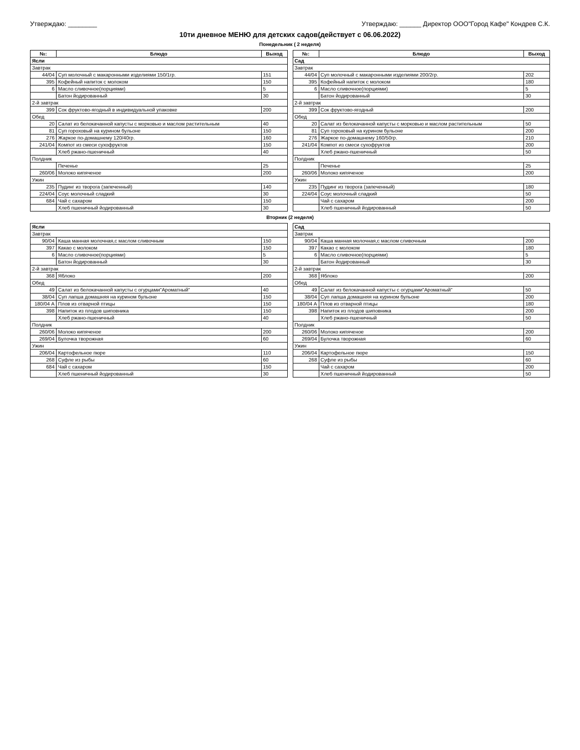Утверждаю: ________ Утверждаю: ______ Директор ООО"Город Кафе" Кондрев С.К.
10ти дневное МЕНЮ для детских садов(действует с 06.06.2022)
Понедельник ( 2 неделя)
| №: | Блюдо | Выход |
| --- | --- | --- |
| Ясли | | |
| Завтрак | | |
| 44/04 | Суп молочный с макаронными изделиями 150/1гр. | 151 |
| 395 | Кофейный напиток с молоком | 150 |
| 6 | Масло сливочное(порциями) | 5 |
| | Батон йодированный | 30 |
| 2-й завтрак | | |
| 399 | Сок фруктово-ягодный в индивидуальной упаковке | 200 |
| Обед | | |
| 20 | Салат из белокачанной капусты с морковью и маслом растительным | 40 |
| 81 | Суп гороховый на курином бульоне | 150 |
| 276 | Жаркое по-домашнему 120/40гр. | 160 |
| 241/04 | Компот из смеси сухофруктов | 150 |
| | Хлеб ржано-пшеничный | 40 |
| Полдник | | |
| | Печенье | 25 |
| 260/06 | Молоко кипяченое | 200 |
| Ужин | | |
| 235 | Пудинг из творога (запеченный) | 140 |
| 224/04 | Соус молочный сладкий | 30 |
| 684 | Чай с сахаром | 150 |
| | Хлеб пшеничный йодированный | 30 |
| №: | Блюдо | Выход |
| --- | --- | --- |
| Сад | | |
| Завтрак | | |
| 44/04 | Суп молочный с макаронными изделиями 200/2гр. | 202 |
| 395 | Кофейный напиток с молоком | 180 |
| 6 | Масло сливочное(порциями) | 5 |
| | Батон йодированный | 30 |
| 2-й завтрак | | |
| 399 | Сок фруктово-ягодный | 200 |
| Обед | | |
| 20 | Салат из белокачанной капусты с морковью и маслом растительным | 50 |
| 81 | Суп гороховый на курином бульоне | 200 |
| 276 | Жаркое по-домашнему 160/50гр. | 210 |
| 241/04 | Компот из смеси сухофруктов | 200 |
| | Хлеб ржано-пшеничный | 50 |
| Полдник | | |
| | Печенье | 25 |
| 260/06 | Молоко кипяченое | 200 |
| Ужин | | |
| 235 | Пудинг из творога (запеченный) | 180 |
| 224/04 | Соус молочный сладкий | 50 |
| | Чай с сахаром | 200 |
| | Хлеб пшеничный йодированный | 50 |
Вторник (2 неделя)
| Ясли | | |
| Завтрак | | |
| 90/04 | Каша манная молочная,с маслом сливочным | 150 |
| 397 | Какао с молоком | 150 |
| 6 | Масло сливочное(порциями) | 5 |
| | Батон йодированный | 30 |
| 2-й завтрак | | |
| 368 | Яблоко | 200 |
| Обед | | |
| 49 | Салат из белокачанной капусты с огурцами"Ароматный" | 40 |
| 38/04 | Суп лапша домашняя на курином бульоне | 150 |
| 180/04 А | Плов из отварной птицы | 150 |
| 398 | Напиток из плодов шиповника | 150 |
| | Хлеб ржано-пшеничный | 40 |
| Полдник | | |
| 260/06 | Молоко кипяченое | 200 |
| 269/04 | Булочка творожная | 60 |
| Ужин | | |
| 206/04 | Картофельное пюре | 110 |
| 268 | Суфле из рыбы | 60 |
| 684 | Чай с сахаром | 150 |
| | Хлеб пшеничный йодированный | 30 |
| Сад | | |
| Завтрак | | |
| 90/04 | Каша манная молочная,с маслом сливочным | 200 |
| 397 | Какао с молоком | 180 |
| 6 | Масло сливочное(порциями) | 5 |
| | Батон йодированный | 30 |
| 2-й завтрак | | |
| 368 | Яблоко | 200 |
| Обед | | |
| 49 | Салат из белокачанной капусты с огурцами"Ароматный" | 50 |
| 38/04 | Суп лапша домашняя на курином бульоне | 200 |
| 180/04 А | Плов из отварной птицы | 180 |
| 398 | Напиток из плодов шиповника | 200 |
| | Хлеб ржано-пшеничный | 50 |
| Полдник | | |
| 260/06 | Молоко кипяченое | 200 |
| 269/04 | Булочка творожная | 60 |
| Ужин | | |
| 206/04 | Картофельное пюре | 150 |
| 268 | Суфле из рыбы | 60 |
| | Чай с сахаром | 200 |
| | Хлеб пшеничный йодированный | 50 |